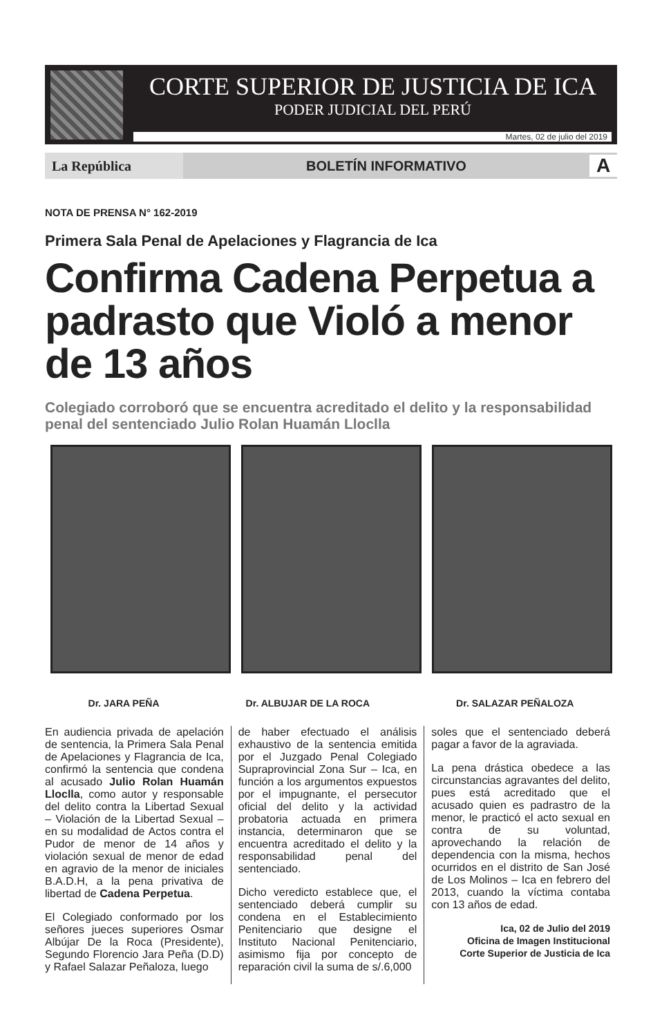CORTE SUPERIOR DE JUSTICIA DE ICA
PODER JUDICIAL DEL PERÚ
Martes, 02 de julio del 2019
La República
BOLETÍN INFORMATIVO
A
NOTA DE PRENSA N° 162-2019
Primera Sala Penal de Apelaciones y Flagrancia de Ica
Confirma Cadena Perpetua a padrasto que Violó a menor de 13 años
Colegiado corroboró que se encuentra acreditado el delito y la responsabilidad penal del sentenciado Julio Rolan Huamán Lloclla
Dr. JARA PEÑA Dr. ALBUJAR DE LA ROCA Dr. SALAZAR PEÑALOZA
En audiencia privada de apelación de sentencia, la Primera Sala Penal de Apelaciones y Flagrancia de Ica, confirmó la sentencia que condena al acusado Julio Rolan Huamán Lloclla, como autor y responsable del delito contra la Libertad Sexual – Violación de la Libertad Sexual – en su modalidad de Actos contra el Pudor de menor de 14 años y violación sexual de menor de edad en agravio de la menor de iniciales B.A.D.H, a la pena privativa de libertad de Cadena Perpetua.
El Colegiado conformado por los señores jueces superiores Osmar Albújar De la Roca (Presidente), Segundo Florencio Jara Peña (D.D) y Rafael Salazar Peñaloza, luego
de haber efectuado el análisis exhaustivo de la sentencia emitida por el Juzgado Penal Colegiado Supraprovincial Zona Sur – Ica, en función a los argumentos expuestos por el impugnante, el persecutor oficial del delito y la actividad probatoria actuada en primera instancia, determinaron que se encuentra acreditado el delito y la responsabilidad penal del sentenciado.
Dicho veredicto establece que, el sentenciado deberá cumplir su condena en el Establecimiento Penitenciario que designe el Instituto Nacional Penitenciario, asimismo fija por concepto de reparación civil la suma de s/.6,000
soles que el sentenciado deberá pagar a favor de la agraviada.
La pena drástica obedece a las circunstancias agravantes del delito, pues está acreditado que el acusado quien es padrastro de la menor, le practicó el acto sexual en contra de su voluntad, aprovechando la relación de dependencia con la misma, hechos ocurridos en el distrito de San José de Los Molinos – Ica en febrero del 2013, cuando la víctima contaba con 13 años de edad.
Ica, 02 de Julio del 2019
Oficina de Imagen Institucional
Corte Superior de Justicia de Ica